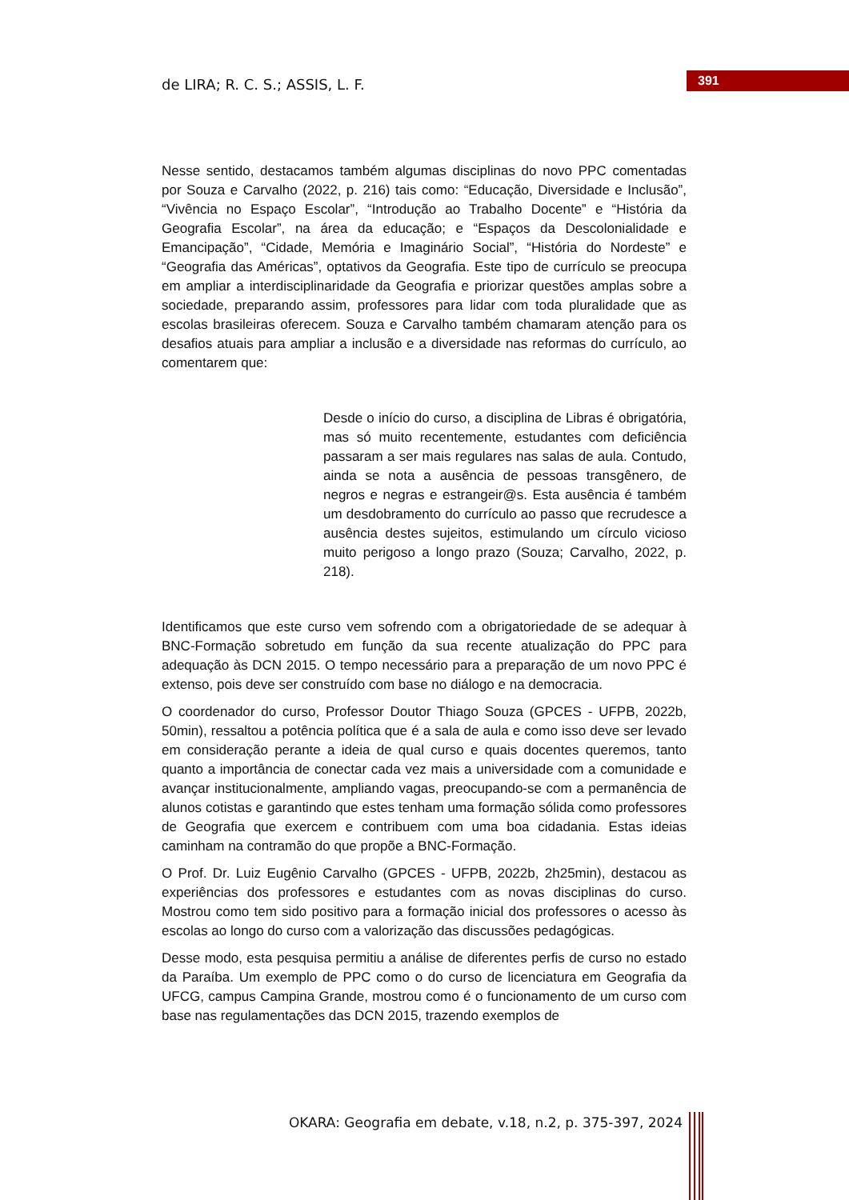de LIRA; R. C. S.; ASSIS, L. F.
391
Nesse sentido, destacamos também algumas disciplinas do novo PPC comentadas por Souza e Carvalho (2022, p. 216) tais como: “Educação, Diversidade e Inclusão”, “Vivência no Espaço Escolar”, “Introdução ao Trabalho Docente” e “História da Geografia Escolar”, na área da educação; e “Espaços da Descolonialidade e Emancipação”, “Cidade, Memória e Imaginário Social”, “História do Nordeste” e “Geografia das Américas”, optativos da Geografia. Este tipo de currículo se preocupa em ampliar a interdisciplinaridade da Geografia e priorizar questões amplas sobre a sociedade, preparando assim, professores para lidar com toda pluralidade que as escolas brasileiras oferecem. Souza e Carvalho também chamaram atenção para os desafios atuais para ampliar a inclusão e a diversidade nas reformas do currículo, ao comentarem que:
Desde o início do curso, a disciplina de Libras é obrigatória, mas só muito recentemente, estudantes com deficiência passaram a ser mais regulares nas salas de aula. Contudo, ainda se nota a ausência de pessoas transgênero, de negros e negras e estrangeir@s. Esta ausência é também um desdobramento do currículo ao passo que recrudesce a ausência destes sujeitos, estimulando um círculo vicioso muito perigoso a longo prazo (Souza; Carvalho, 2022, p. 218).
Identificamos que este curso vem sofrendo com a obrigatoriedade de se adequar à BNC-Formação sobretudo em função da sua recente atualização do PPC para adequação às DCN 2015. O tempo necessário para a preparação de um novo PPC é extenso, pois deve ser construído com base no diálogo e na democracia.
O coordenador do curso, Professor Doutor Thiago Souza (GPCES - UFPB, 2022b, 50min), ressaltou a potência política que é a sala de aula e como isso deve ser levado em consideração perante a ideia de qual curso e quais docentes queremos, tanto quanto a importância de conectar cada vez mais a universidade com a comunidade e avançar institucionalmente, ampliando vagas, preocupando-se com a permanência de alunos cotistas e garantindo que estes tenham uma formação sólida como professores de Geografia que exercem e contribuem com uma boa cidadania. Estas ideias caminham na contramão do que propõe a BNC-Formação.
O Prof. Dr. Luiz Eugênio Carvalho (GPCES - UFPB, 2022b, 2h25min), destacou as experiências dos professores e estudantes com as novas disciplinas do curso. Mostrou como tem sido positivo para a formação inicial dos professores o acesso às escolas ao longo do curso com a valorização das discussões pedagógicas.
Desse modo, esta pesquisa permitiu a análise de diferentes perfis de curso no estado da Paraíba. Um exemplo de PPC como o do curso de licenciatura em Geografia da UFCG, campus Campina Grande, mostrou como é o funcionamento de um curso com base nas regulamentações das DCN 2015, trazendo exemplos de
OKARA: Geografia em debate, v.18, n.2, p. 375-397, 2024